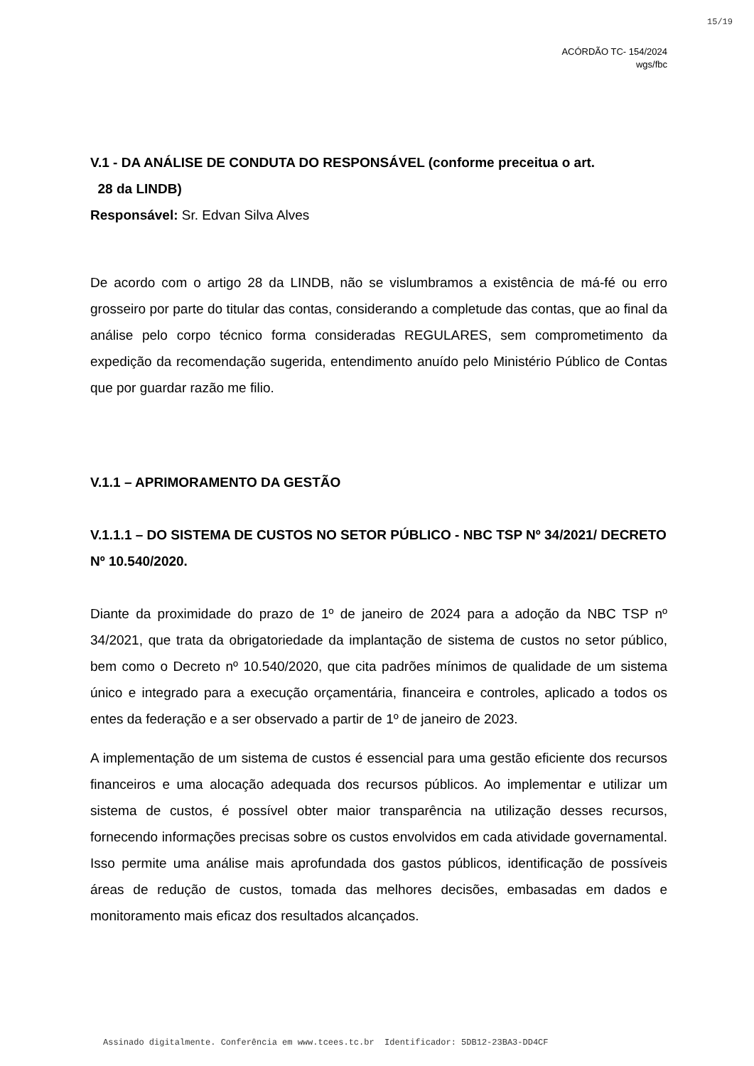15/19
ACÓRDÃO TC- 154/2024
wgs/fbc
V.1 - DA ANÁLISE DE CONDUTA DO RESPONSÁVEL (conforme preceitua o art.
28 da LINDB)
Responsável: Sr. Edvan Silva Alves
De acordo com o artigo 28 da LINDB, não se vislumbramos a existência de má-fé ou erro grosseiro por parte do titular das contas, considerando a completude das contas, que ao final da análise pelo corpo técnico forma consideradas REGULARES, sem comprometimento da expedição da recomendação sugerida, entendimento anuído pelo Ministério Público de Contas que por guardar razão me filio.
V.1.1 – APRIMORAMENTO DA GESTÃO
V.1.1.1 – DO SISTEMA DE CUSTOS NO SETOR PÚBLICO - NBC TSP Nº 34/2021/ DECRETO Nº 10.540/2020.
Diante da proximidade do prazo de 1º de janeiro de 2024 para a adoção da NBC TSP nº 34/2021, que trata da obrigatoriedade da implantação de sistema de custos no setor público, bem como o Decreto nº 10.540/2020, que cita padrões mínimos de qualidade de um sistema único e integrado para a execução orçamentária, financeira e controles, aplicado a todos os entes da federação e a ser observado a partir de 1º de janeiro de 2023.
A implementação de um sistema de custos é essencial para uma gestão eficiente dos recursos financeiros e uma alocação adequada dos recursos públicos. Ao implementar e utilizar um sistema de custos, é possível obter maior transparência na utilização desses recursos, fornecendo informações precisas sobre os custos envolvidos em cada atividade governamental. Isso permite uma análise mais aprofundada dos gastos públicos, identificação de possíveis áreas de redução de custos, tomada das melhores decisões, embasadas em dados e monitoramento mais eficaz dos resultados alcançados.
Assinado digitalmente. Conferência em www.tcees.tc.br Identificador: 5DB12-23BA3-DD4CF